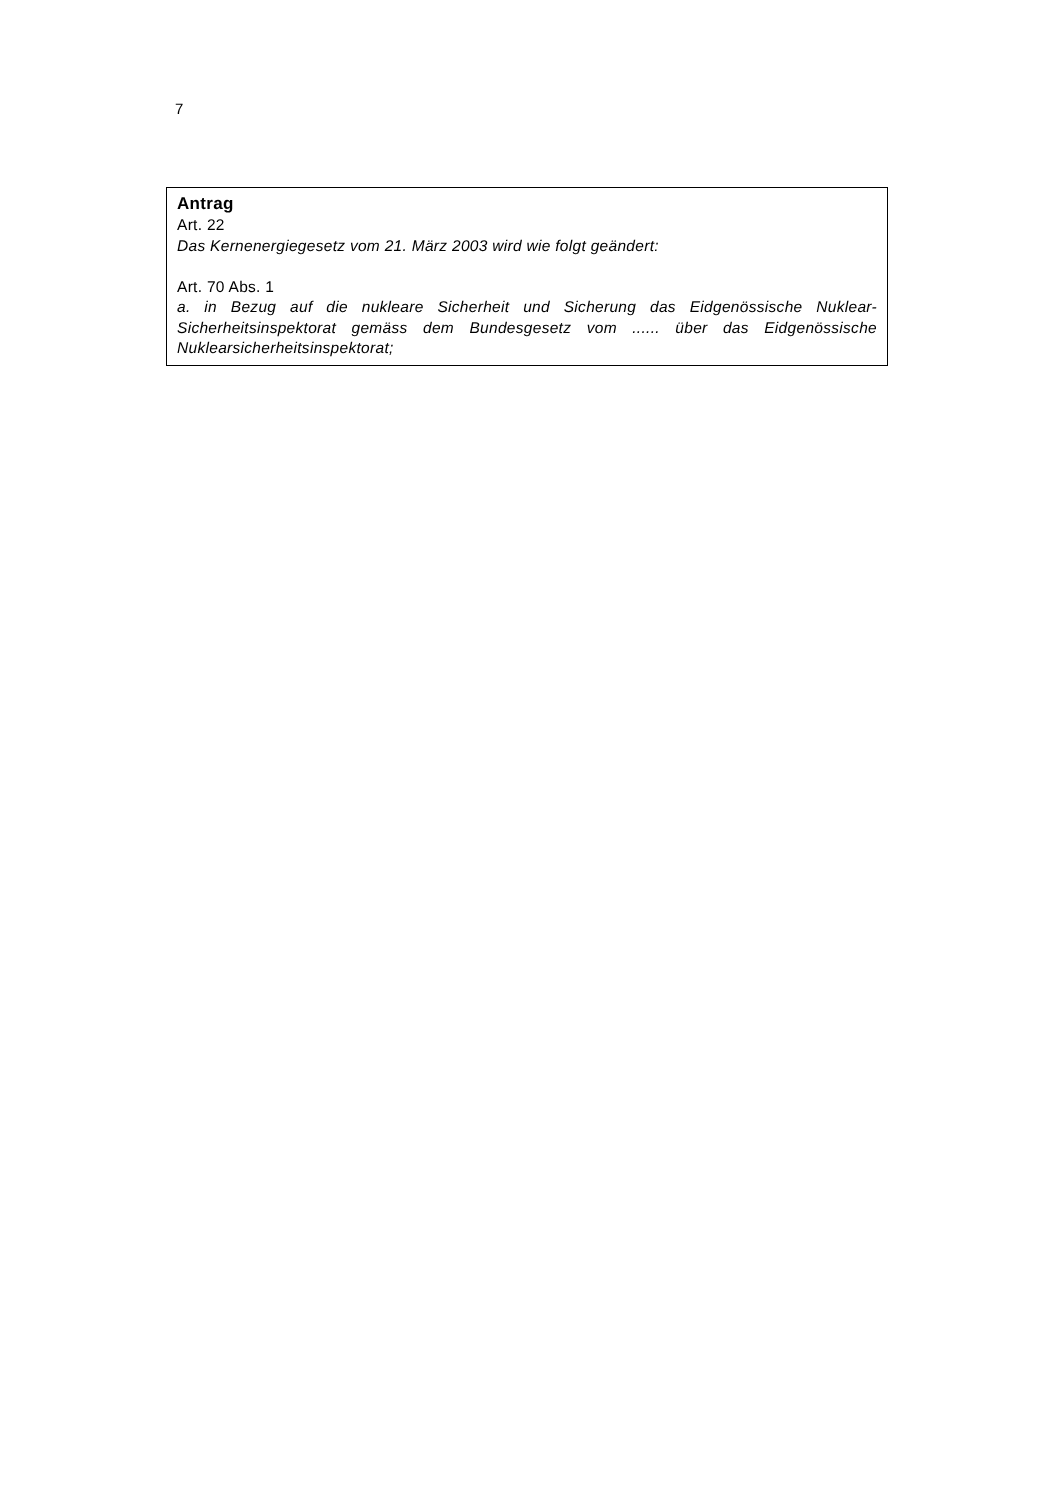7
Antrag
Art. 22
Das Kernenergiegesetz vom 21. März 2003 wird wie folgt geändert:
Art. 70 Abs. 1
a. in Bezug auf die nukleare Sicherheit und Sicherung das Eidgenössische Nuklear-Sicherheitsinspektorat gemäss dem Bundesgesetz vom ...... über das Eidgenössische Nuklearsicherheitsinspektorat;